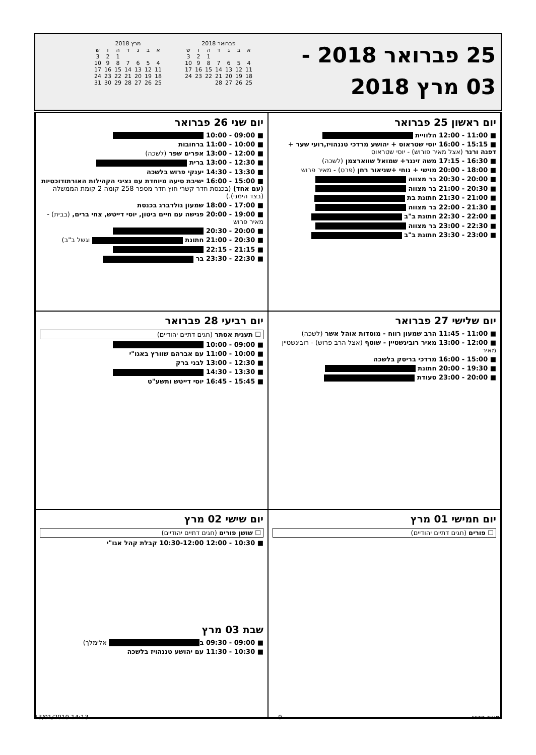25 פברואר 2018 -
03 מרץ 2018
| פברואר 2018 | | | | | | |
| --- | --- | --- | --- | --- | --- | --- |
| א | ב | ג | ד | ה | ו | ש |
| | | | | 1 | 2 | 3 |
| 4 | 5 | 6 | 7 | 8 | 9 | 10 |
| 11 | 12 | 13 | 14 | 15 | 16 | 17 |
| 18 | 19 | 20 | 21 | 22 | 23 | 24 |
| 25 | 26 | 27 | 28 | | | |
| מרץ 2018 | | | | | | |
| --- | --- | --- | --- | --- | --- | --- |
| א | ב | ג | ד | ה | ו | ש |
| | | | | 1 | 2 | 3 |
| 4 | 5 | 6 | 7 | 8 | 9 | 10 |
| 11 | 12 | 13 | 14 | 15 | 16 | 17 |
| 18 | 19 | 20 | 21 | 22 | 23 | 24 |
| 25 | 26 | 27 | 28 | 29 | 30 | 31 |
יום ראשון 25 פברואר
■ 11:00 - 12:00 הלוויית
■ 15:15 - 16:00 יוסי שטראוס + יהושע מרדכי טננהויז,רועי שער + דפנה ורנר (אצל מאיר פורוש) - יוסי שטראוס
■ 16:30 - 17:15 משה זינגר+ שמואל שווארצמן (לשכה)
■ 18:00 - 20:00 מוישי + נוחי +שניאור רחן (פרס) - מאיר פרוש
■ 20:00 - 20:30 בר מצווה
■ 20:30 - 21:00 בר מצווה
■ 21:00 - 21:30 חתונת בת
■ 21:30 - 22:00 בר מצווה
■ 22:00 - 22:30 חתונת ב"ב
■ 22:30 - 23:00 בר מצווה
■ 23:00 - 23:30 חתונת ב"ב
יום שני 26 פברואר
■ 09:00 - 10:00
■ 10:00 - 11:00 ברחובות
■ 12:00 - 13:00 אפרים שפר (לשכה)
■ 12:30 - 13:00 ברית
■ 13:30 - 14:30 יענקי פרוש בלשכה
■ 15:00 - 16:00 ישיבת סיעה מיוחדת עם נציגי הקהילות האורתודוכסיות (עם אחד) (בכנסת חדר קשרי חוץ חדר מספר 258 קומה 2 קומת הממשלה (בצד הימני).)
■ 17:00 - 18:00 שמעון גולדברג בכנסת
■ 19:00 - 20:00 פגישה עם חיים ביטון, יוסי דייטש, צחי ברים, (בבית) - מאיר פרוש
■ 20:00 - 20:30
■ 20:30 - 21:00 חתונת וגשל ב"ב)
■ 21:15 - 22:15
■ 22:30 - 23:30 בר
יום שלישי 27 פברואר
■ 11:00 - 11:45 הרב שמעון רווח - מוסדות אוהל אשר (לשכה)
■ 12:00 - 13:00 מאיר רובינשטיין - שוטף (אצל הרב פרוש) - רובינשטיין מאיר
■ 15:00 - 16:00 מרדכי בריסק בלשכה
■ 19:30 - 20:00 חתונת
■ 20:00 - 23:00 סעודת
יום רביעי 28 פברואר
☐ תענית אסתר (חגים דתיים יהודיים)
■ 09:00 - 10:00
■ 10:00 - 11:00 עם אברהם שוורץ באגו"י
■ 12:30 - 13:00 לבני ברק
■ 13:30 - 14:30
■ 15:45 - 16:45 יוסי דייטש ותשע"ט
יום חמישי 01 מרץ
☐ פורים (חגים דתיים יהודיים)
יום שישי 02 מרץ
☐ שושן פורים (חגים דתיים יהודיים)
■ 10:30 - 12:00 10:30-12:00 קבלת קהל אגו"י
שבת 03 מרץ
■ 09:00 - 09:30 ב אלימלך)
■ 10:30 - 11:30 עם יהושע טננהויז בלשכה
13/01/2019 14:13 9 מאיר פרוש